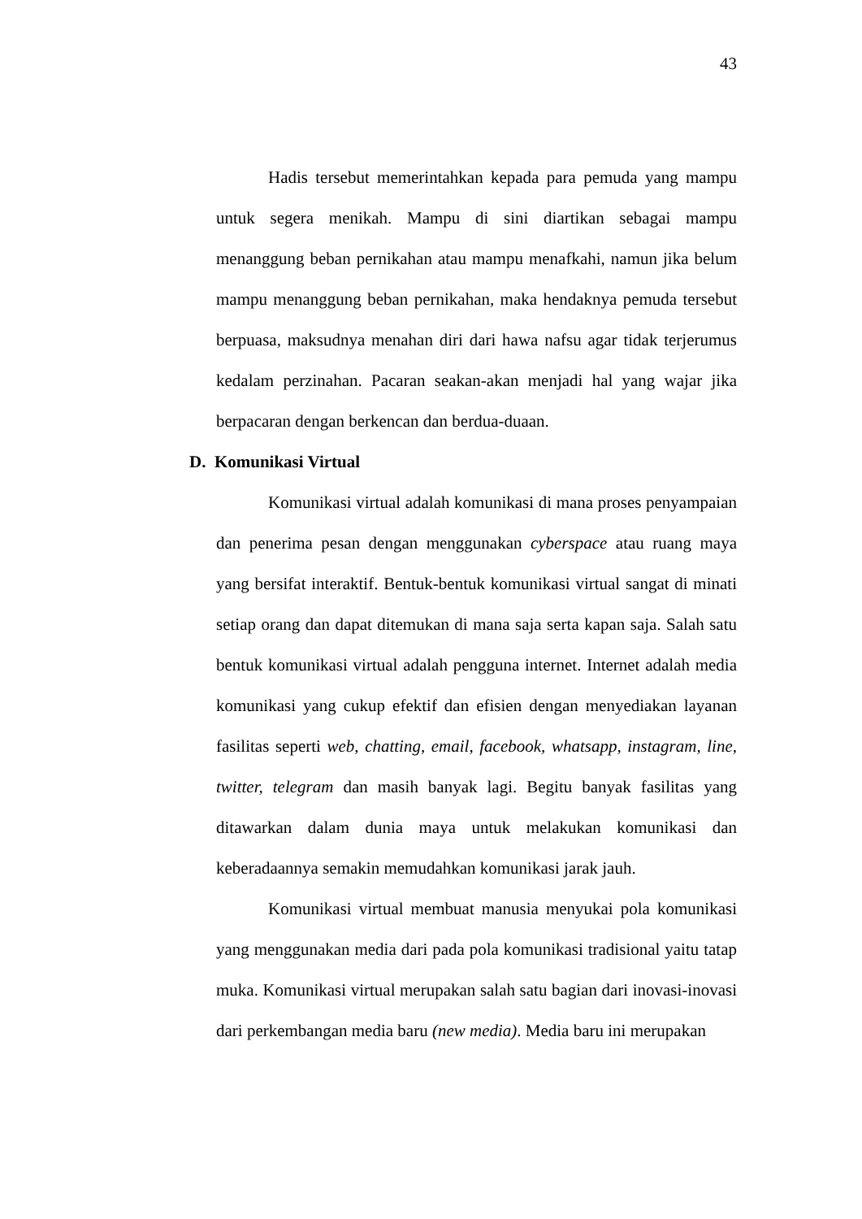43
Hadis tersebut memerintahkan kepada para pemuda yang mampu untuk segera menikah. Mampu di sini diartikan sebagai mampu menanggung beban pernikahan atau mampu menafkahi, namun jika belum mampu menanggung beban pernikahan, maka hendaknya pemuda tersebut berpuasa, maksudnya menahan diri dari hawa nafsu agar tidak terjerumus kedalam perzinahan. Pacaran seakan-akan menjadi hal yang wajar jika berpacaran dengan berkencan dan berdua-duaan.
D. Komunikasi Virtual
Komunikasi virtual adalah komunikasi di mana proses penyampaian dan penerima pesan dengan menggunakan cyberspace atau ruang maya yang bersifat interaktif. Bentuk-bentuk komunikasi virtual sangat di minati setiap orang dan dapat ditemukan di mana saja serta kapan saja. Salah satu bentuk komunikasi virtual adalah pengguna internet. Internet adalah media komunikasi yang cukup efektif dan efisien dengan menyediakan layanan fasilitas seperti web, chatting, email, facebook, whatsapp, instagram, line, twitter, telegram dan masih banyak lagi. Begitu banyak fasilitas yang ditawarkan dalam dunia maya untuk melakukan komunikasi dan keberadaannya semakin memudahkan komunikasi jarak jauh.
Komunikasi virtual membuat manusia menyukai pola komunikasi yang menggunakan media dari pada pola komunikasi tradisional yaitu tatap muka. Komunikasi virtual merupakan salah satu bagian dari inovasi-inovasi dari perkembangan media baru (new media). Media baru ini merupakan